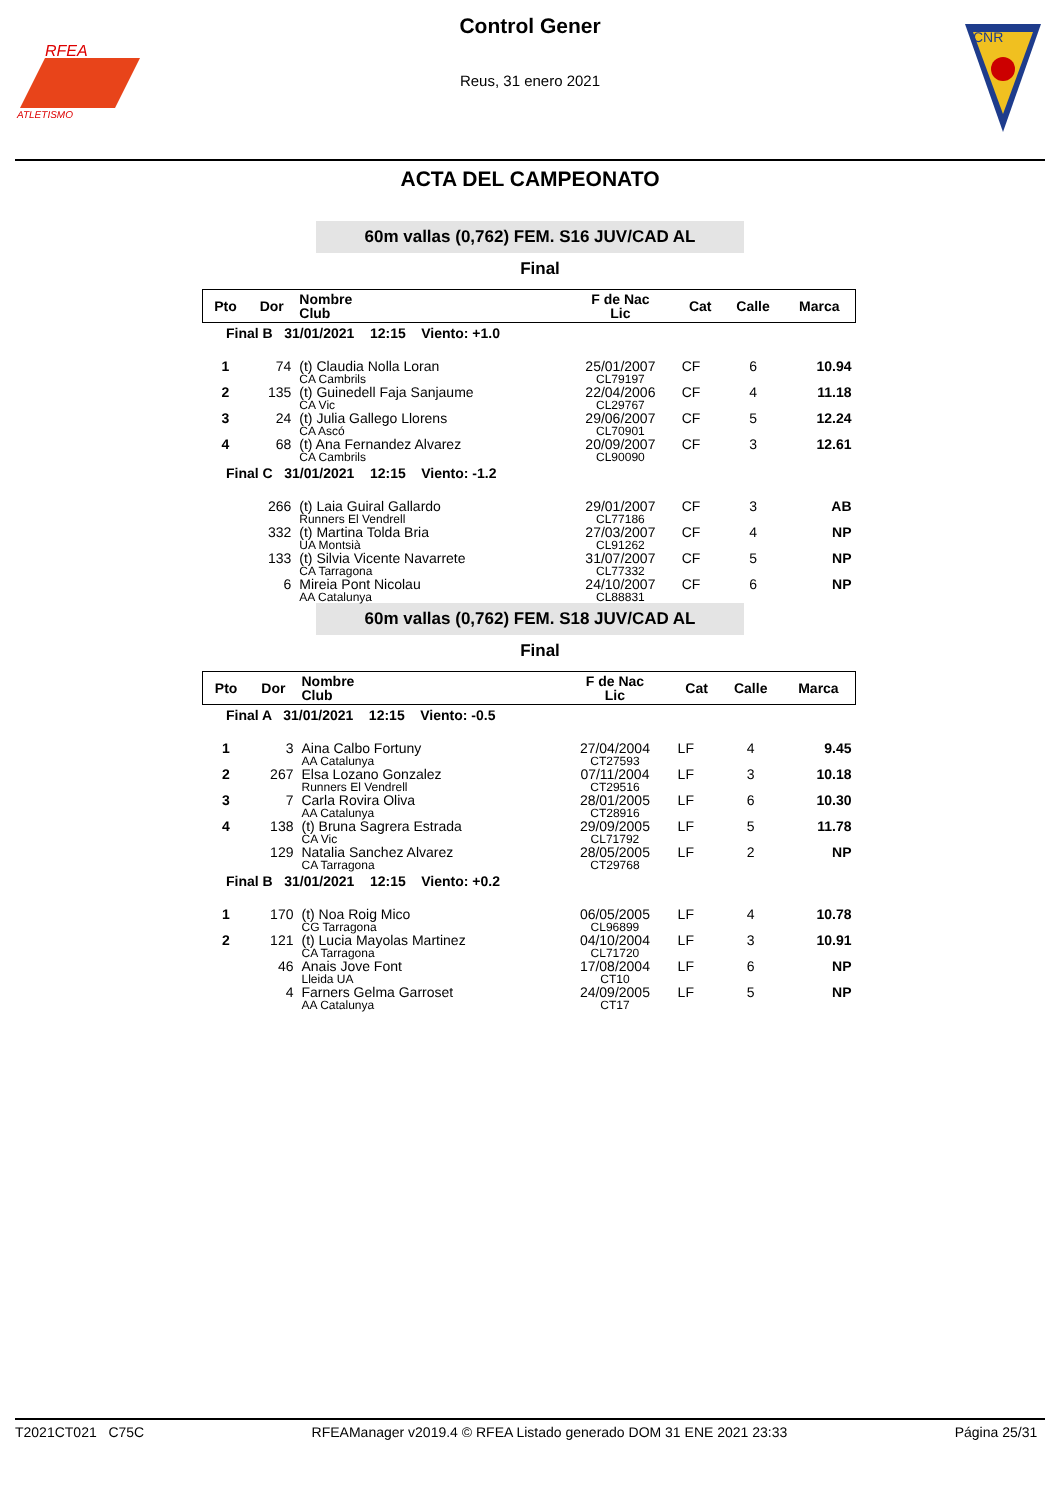RFEA
ATLETISMO
CNR
Control Gener
Reus, 31 enero 2021
ACTA DEL CAMPEONATO
60m vallas (0,762) FEM. S16 JUV/CAD AL
Final
| Pto | Dor | Nombre Club | F de Nac Lic | Cat | Calle | Marca |
| --- | --- | --- | --- | --- | --- | --- |
| Final B 31/01/2021 12:15 Viento: +1.0 | | | | | | |
| 1 | 74 | (t) Claudia Nolla Loran CA Cambrils | 25/01/2007 CL79197 | CF | 6 | 10.94 |
| 2 | 135 | (t) Guinedell Faja Sanjaume CA Vic | 22/04/2006 CL29767 | CF | 4 | 11.18 |
| 3 | 24 | (t) Julia Gallego Llorens CA Ascó | 29/06/2007 CL70901 | CF | 5 | 12.24 |
| 4 | 68 | (t) Ana Fernandez Alvarez CA Cambrils | 20/09/2007 CL90090 | CF | 3 | 12.61 |
| Final C 31/01/2021 12:15 Viento: -1.2 | | | | | | |
| | 266 | (t) Laia Guiral Gallardo Runners El Vendrell | 29/01/2007 CL77186 | CF | 3 | AB |
| | 332 | (t) Martina Tolda Bria UA Montsià | 27/03/2007 CL91262 | CF | 4 | NP |
| | 133 | (t) Silvia Vicente Navarrete CA Tarragona | 31/07/2007 CL77332 | CF | 5 | NP |
| | 6 | Mireia Pont Nicolau AA Catalunya | 24/10/2007 CL88831 | CF | 6 | NP |
60m vallas (0,762) FEM. S18 JUV/CAD AL
Final
| Pto | Dor | Nombre Club | F de Nac Lic | Cat | Calle | Marca |
| --- | --- | --- | --- | --- | --- | --- |
| Final A 31/01/2021 12:15 Viento: -0.5 | | | | | | |
| 1 | 3 | Aina Calbo Fortuny AA Catalunya | 27/04/2004 CT27593 | LF | 4 | 9.45 |
| 2 | 267 | Elsa Lozano Gonzalez Runners El Vendrell | 07/11/2004 CT29516 | LF | 3 | 10.18 |
| 3 | 7 | Carla Rovira Oliva AA Catalunya | 28/01/2005 CT28916 | LF | 6 | 10.30 |
| 4 | 138 | (t) Bruna Sagrera Estrada CA Vic | 29/09/2005 CL71792 | LF | 5 | 11.78 |
| | 129 | Natalia Sanchez Alvarez CA Tarragona | 28/05/2005 CT29768 | LF | 2 | NP |
| Final B 31/01/2021 12:15 Viento: +0.2 | | | | | | |
| 1 | 170 | (t) Noa Roig Mico CG Tarragona | 06/05/2005 CL96899 | LF | 4 | 10.78 |
| 2 | 121 | (t) Lucia Mayolas Martinez CA Tarragona | 04/10/2004 CL71720 | LF | 3 | 10.91 |
| | 46 | Anais Jove Font Lleida UA | 17/08/2004 CT10 | LF | 6 | NP |
| | 4 | Farners Gelma Garroset AA Catalunya | 24/09/2005 CT17 | LF | 5 | NP |
T2021CT021 C75C RFEAManager v2019.4 © RFEA Listado generado DOM 31 ENE 2021 23:33 Página 25/31